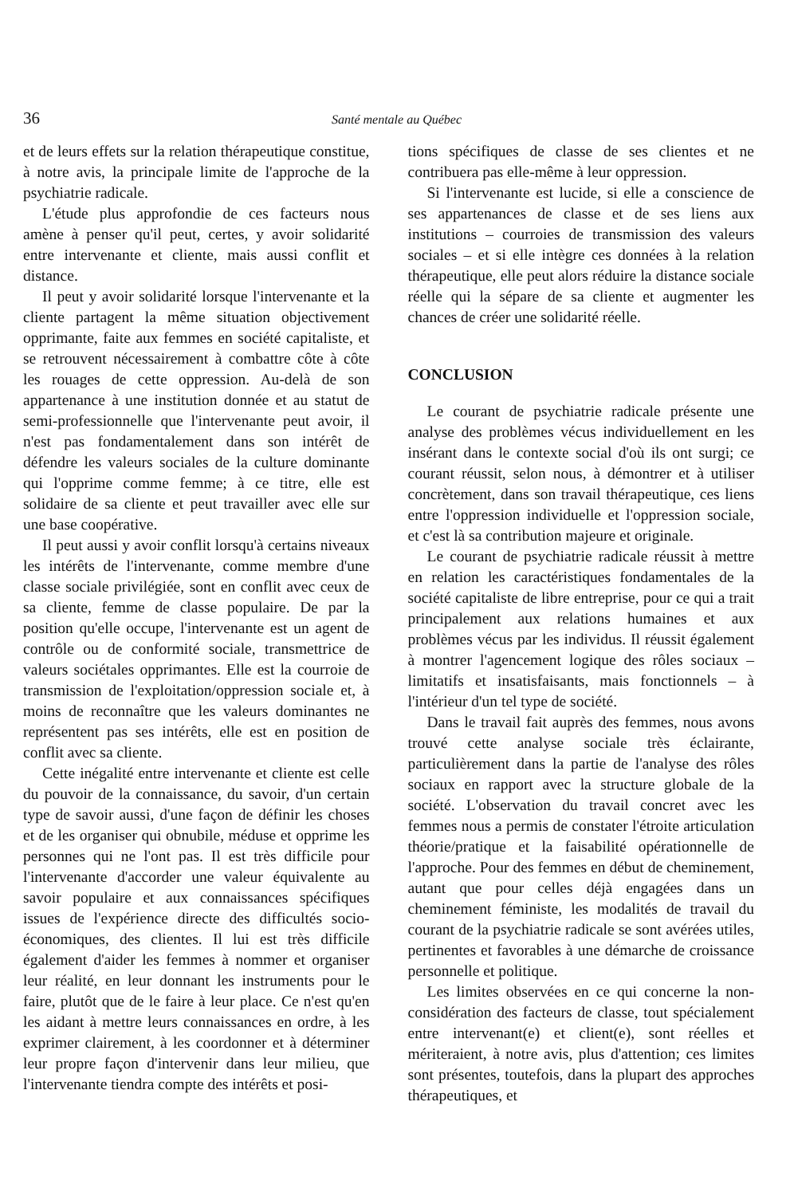36 Santé mentale au Québec
et de leurs effets sur la relation thérapeutique constitue, à notre avis, la principale limite de l'approche de la psychiatrie radicale.
L'étude plus approfondie de ces facteurs nous amène à penser qu'il peut, certes, y avoir solidarité entre intervenante et cliente, mais aussi conflit et distance.
Il peut y avoir solidarité lorsque l'intervenante et la cliente partagent la même situation objectivement opprimante, faite aux femmes en société capitaliste, et se retrouvent nécessairement à combattre côte à côte les rouages de cette oppression. Au-delà de son appartenance à une institution donnée et au statut de semi-professionnelle que l'intervenante peut avoir, il n'est pas fondamentalement dans son intérêt de défendre les valeurs sociales de la culture dominante qui l'opprime comme femme; à ce titre, elle est solidaire de sa cliente et peut travailler avec elle sur une base coopérative.
Il peut aussi y avoir conflit lorsqu'à certains niveaux les intérêts de l'intervenante, comme membre d'une classe sociale privilégiée, sont en conflit avec ceux de sa cliente, femme de classe populaire. De par la position qu'elle occupe, l'intervenante est un agent de contrôle ou de conformité sociale, transmettrice de valeurs sociétales opprimantes. Elle est la courroie de transmission de l'exploitation/oppression sociale et, à moins de reconnaître que les valeurs dominantes ne représentent pas ses intérêts, elle est en position de conflit avec sa cliente.
Cette inégalité entre intervenante et cliente est celle du pouvoir de la connaissance, du savoir, d'un certain type de savoir aussi, d'une façon de définir les choses et de les organiser qui obnubile, méduse et opprime les personnes qui ne l'ont pas. Il est très difficile pour l'intervenante d'accorder une valeur équivalente au savoir populaire et aux connaissances spécifiques issues de l'expérience directe des difficultés socio-économiques, des clientes. Il lui est très difficile également d'aider les femmes à nommer et organiser leur réalité, en leur donnant les instruments pour le faire, plutôt que de le faire à leur place. Ce n'est qu'en les aidant à mettre leurs connaissances en ordre, à les exprimer clairement, à les coordonner et à déterminer leur propre façon d'intervenir dans leur milieu, que l'intervenante tiendra compte des intérêts et posi-
tions spécifiques de classe de ses clientes et ne contribuera pas elle-même à leur oppression.
Si l'intervenante est lucide, si elle a conscience de ses appartenances de classe et de ses liens aux institutions – courroies de transmission des valeurs sociales – et si elle intègre ces données à la relation thérapeutique, elle peut alors réduire la distance sociale réelle qui la sépare de sa cliente et augmenter les chances de créer une solidarité réelle.
CONCLUSION
Le courant de psychiatrie radicale présente une analyse des problèmes vécus individuellement en les insérant dans le contexte social d'où ils ont surgi; ce courant réussit, selon nous, à démontrer et à utiliser concrètement, dans son travail thérapeutique, ces liens entre l'oppression individuelle et l'oppression sociale, et c'est là sa contribution majeure et originale.
Le courant de psychiatrie radicale réussit à mettre en relation les caractéristiques fondamentales de la société capitaliste de libre entreprise, pour ce qui a trait principalement aux relations humaines et aux problèmes vécus par les individus. Il réussit également à montrer l'agencement logique des rôles sociaux – limitatifs et insatisfaisants, mais fonctionnels – à l'intérieur d'un tel type de société.
Dans le travail fait auprès des femmes, nous avons trouvé cette analyse sociale très éclairante, particulièrement dans la partie de l'analyse des rôles sociaux en rapport avec la structure globale de la société. L'observation du travail concret avec les femmes nous a permis de constater l'étroite articulation théorie/pratique et la faisabilité opérationnelle de l'approche. Pour des femmes en début de cheminement, autant que pour celles déjà engagées dans un cheminement féministe, les modalités de travail du courant de la psychiatrie radicale se sont avérées utiles, pertinentes et favorables à une démarche de croissance personnelle et politique.
Les limites observées en ce qui concerne la non-considération des facteurs de classe, tout spécialement entre intervenant(e) et client(e), sont réelles et mériteraient, à notre avis, plus d'attention; ces limites sont présentes, toutefois, dans la plupart des approches thérapeutiques, et